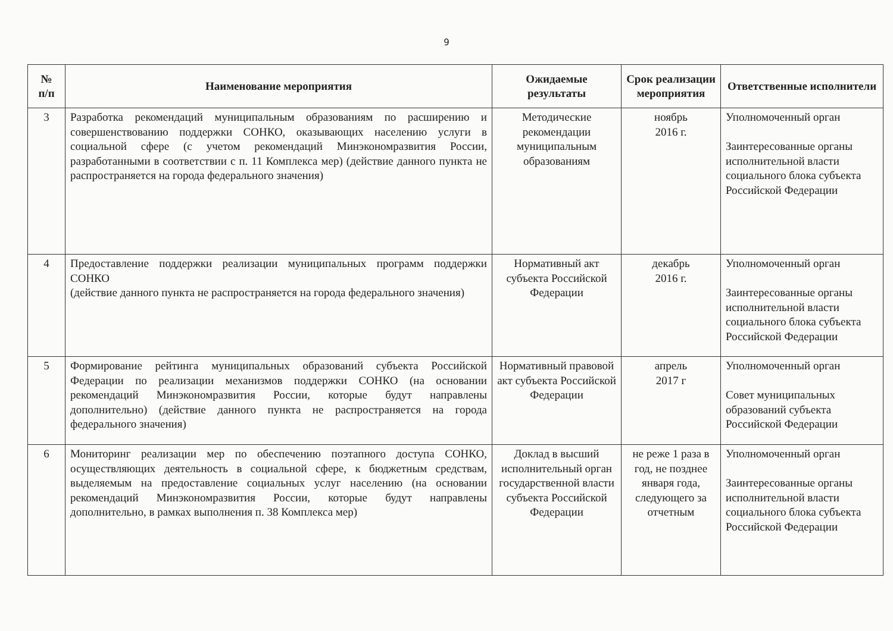9
| № п/п | Наименование мероприятия | Ожидаемые результаты | Срок реализации мероприятия | Ответственные исполнители |
| --- | --- | --- | --- | --- |
| 3 | Разработка рекомендаций муниципальным образованиям по расширению и совершенствованию поддержки СОНКО, оказывающих населению услуги в социальной сфере (с учетом рекомендаций Минэкономразвития России, разработанными в соответствии с п. 11 Комплекса мер) (действие данного пункта не распространяется на города федерального значения) | Методические рекомендации муниципальным образованиям | ноябрь 2016 г. | Уполномоченный орган Заинтересованные органы исполнительной власти социального блока субъекта Российской Федерации |
| 4 | Предоставление поддержки реализации муниципальных программ поддержки СОНКО (действие данного пункта не распространяется на города федерального значения) | Нормативный акт субъекта Российской Федерации | декабрь 2016 г. | Уполномоченный орган Заинтересованные органы исполнительной власти социального блока субъекта Российской Федерации |
| 5 | Формирование рейтинга муниципальных образований субъекта Российской Федерации по реализации механизмов поддержки СОНКО (на основании рекомендаций Минэкономразвития России, которые будут направлены дополнительно) (действие данного пункта не распространяется на города федерального значения) | Нормативный правовой акт субъекта Российской Федерации | апрель 2017 г | Уполномоченный орган Совет муниципальных образований субъекта Российской Федерации |
| 6 | Мониторинг реализации мер по обеспечению поэтапного доступа СОНКО, осуществляющих деятельность в социальной сфере, к бюджетным средствам, выделяемым на предоставление социальных услуг населению (на основании рекомендаций Минэкономразвития России, которые будут направлены дополнительно, в рамках выполнения п. 38 Комплекса мер) | Доклад в высший исполнительный орган государственной власти субъекта Российской Федерации | не реже 1 раза в год, не позднее января года, следующего за отчетным | Уполномоченный орган Заинтересованные органы исполнительной власти социального блока субъекта Российской Федерации |